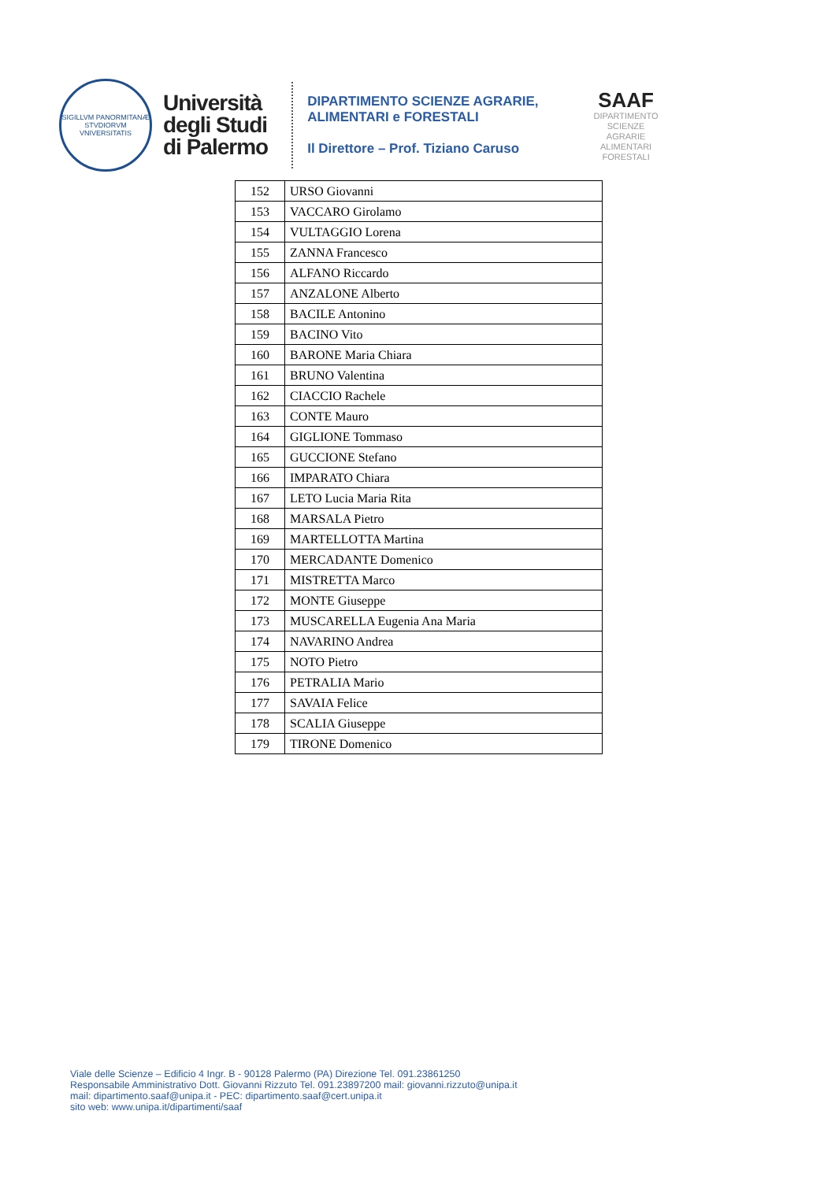SIGILLVM PANORMITANÆ STVDIORVM VNIVERSITATIS
Università
degli Studi
di Palermo
DIPARTIMENTO SCIENZE AGRARIE,
ALIMENTARI e FORESTALI
Il Direttore – Prof. Tiziano Caruso
SAAF
DIPARTIMENTO
SCIENZE
AGRARIE
ALIMENTARI
FORESTALI
| 152 | URSO Giovanni |
| 153 | VACCARO Girolamo |
| 154 | VULTAGGIO Lorena |
| 155 | ZANNA Francesco |
| 156 | ALFANO Riccardo |
| 157 | ANZALONE Alberto |
| 158 | BACILE Antonino |
| 159 | BACINO Vito |
| 160 | BARONE Maria Chiara |
| 161 | BRUNO Valentina |
| 162 | CIACCIO Rachele |
| 163 | CONTE Mauro |
| 164 | GIGLIONE Tommaso |
| 165 | GUCCIONE Stefano |
| 166 | IMPARATO Chiara |
| 167 | LETO Lucia Maria Rita |
| 168 | MARSALA Pietro |
| 169 | MARTELLOTTA Martina |
| 170 | MERCADANTE Domenico |
| 171 | MISTRETTA Marco |
| 172 | MONTE Giuseppe |
| 173 | MUSCARELLA Eugenia Ana Maria |
| 174 | NAVARINO Andrea |
| 175 | NOTO Pietro |
| 176 | PETRALIA Mario |
| 177 | SAVAIA Felice |
| 178 | SCALIA Giuseppe |
| 179 | TIRONE Domenico |
Viale delle Scienze – Edificio 4 Ingr. B - 90128 Palermo (PA) Direzione Tel. 091.23861250
Responsabile Amministrativo Dott. Giovanni Rizzuto Tel. 091.23897200 mail: giovanni.rizzuto@unipa.it
mail: dipartimento.saaf@unipa.it - PEC: dipartimento.saaf@cert.unipa.it
sito web: www.unipa.it/dipartimenti/saaf